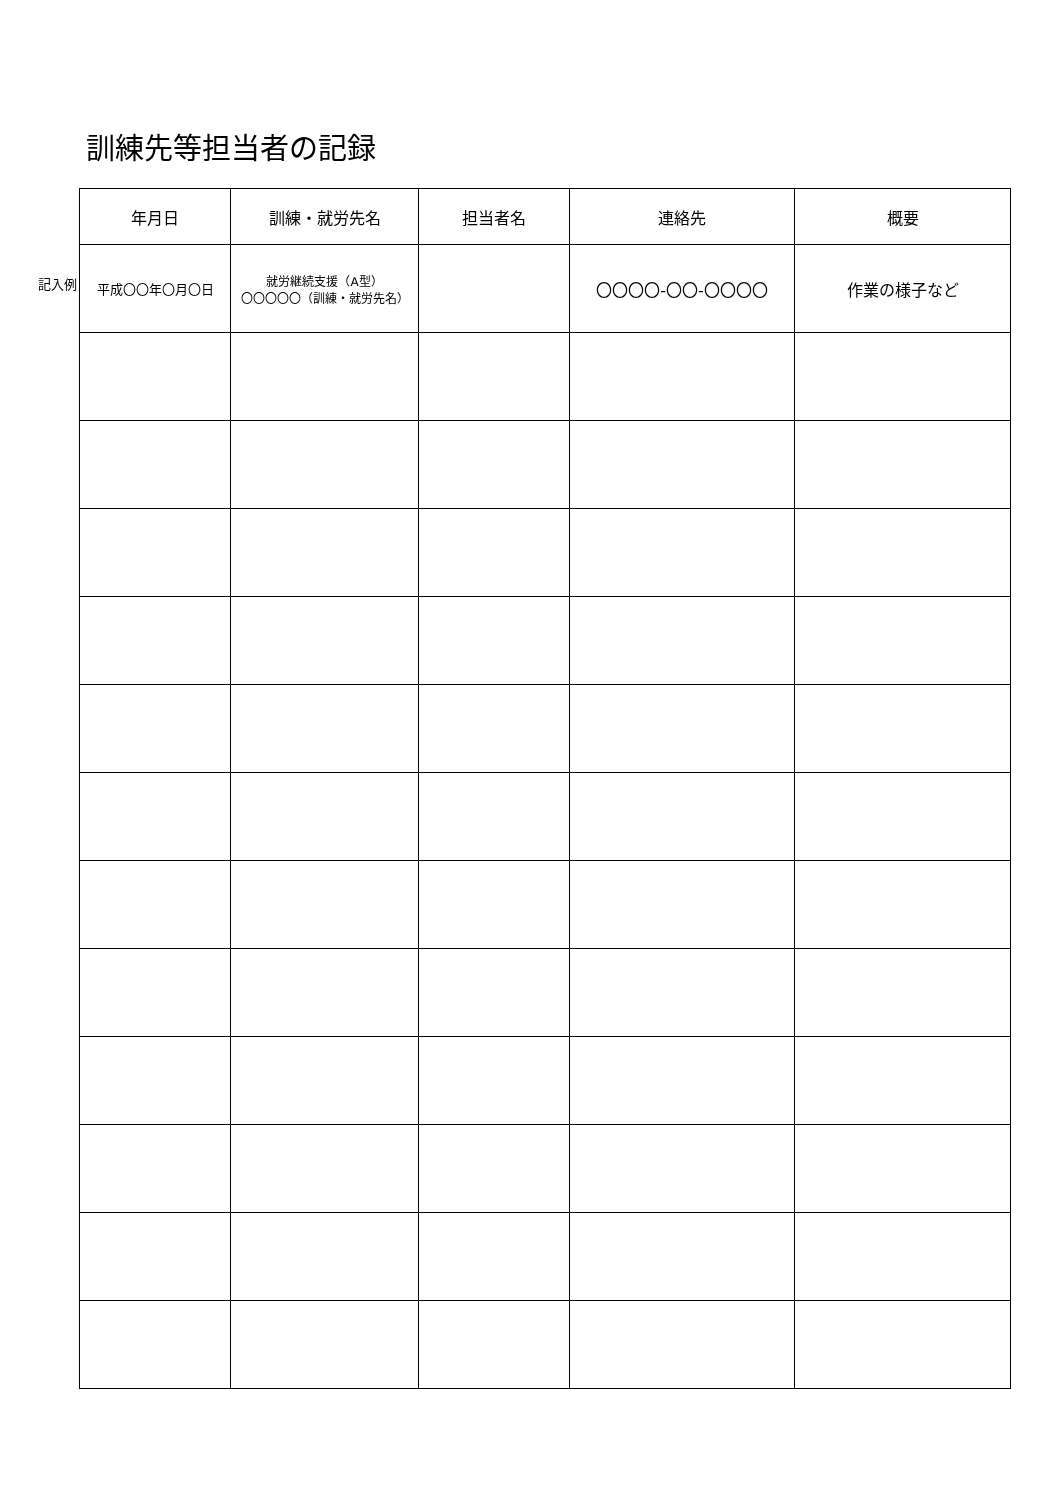訓練先等担当者の記録
記入例
| 年月日 | 訓練・就労先名 | 担当者名 | 連絡先 | 概要 |
| --- | --- | --- | --- | --- |
| 平成〇〇年〇月〇日 | 就労継続支援（A型） 〇〇〇〇〇（訓練・就労先名） | | 〇〇〇〇-〇〇-〇〇〇〇 | 作業の様子など |